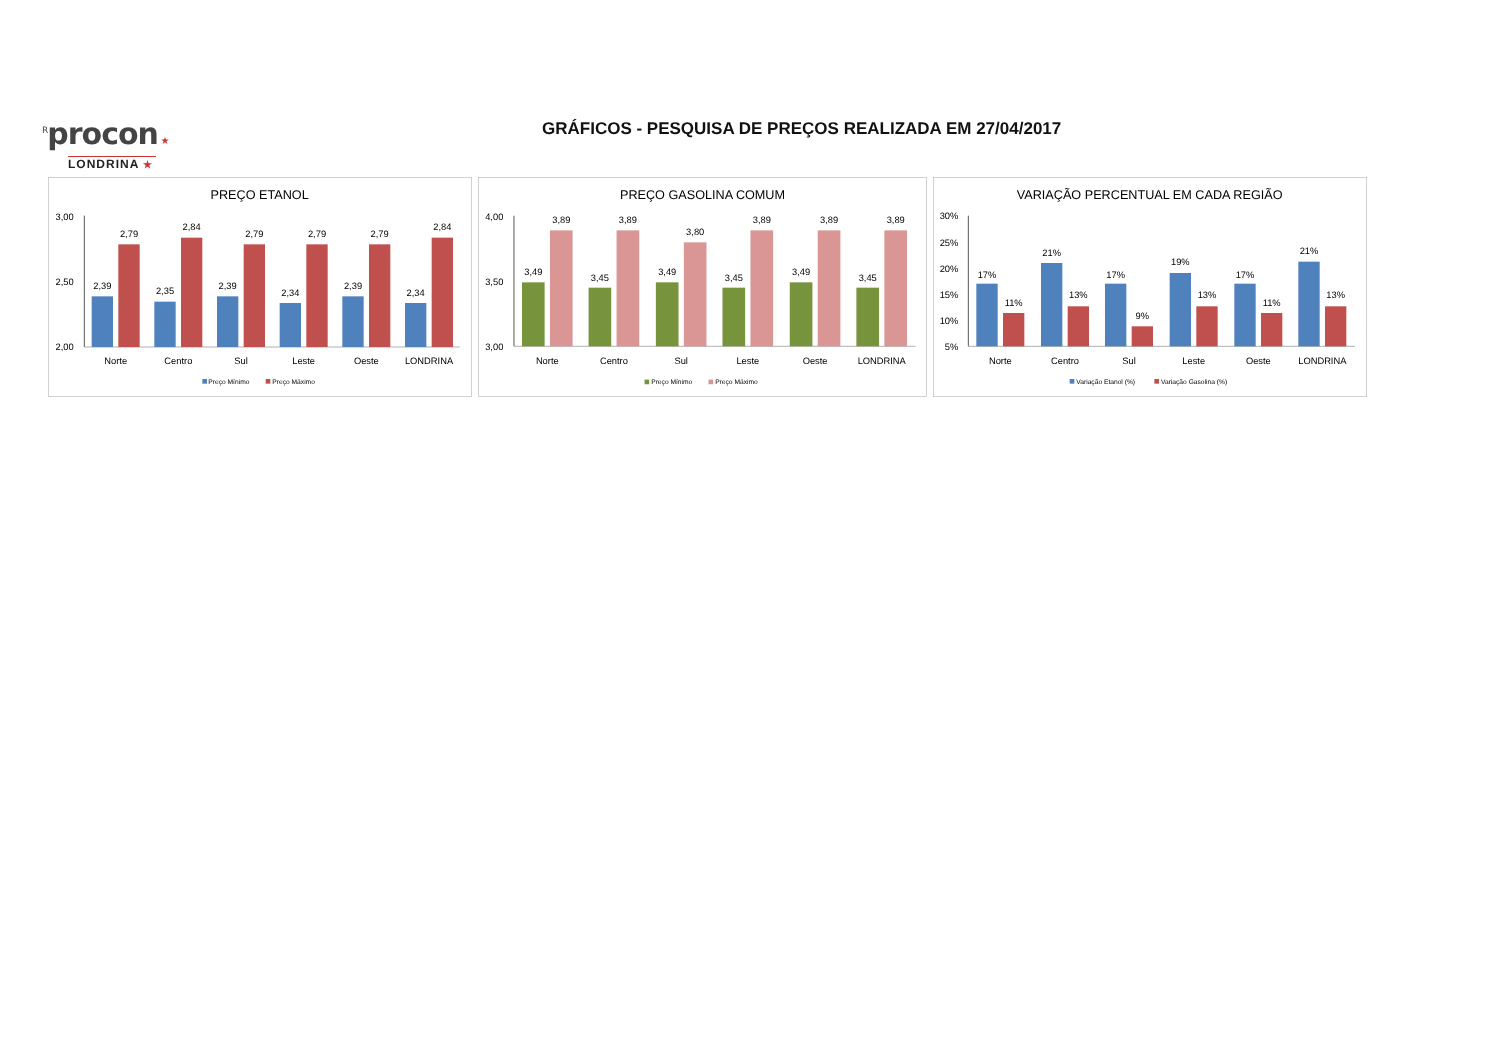<sup>R</sup>procon ★
LONDRINA ★
GRÁFICOS - PESQUISA DE PREÇOS REALIZADA EM 27/04/2017
PREÇO ETANOL
3,00
2,50
2,00
2,39
2,79
2,35
2,84
2,39
2,79
2,34
2,79
2,39
2,79
2,34
2,84
Norte
Centro
Sul
Leste
Oeste
LONDRINA
Preço Mínimo
Preço Máximo
PREÇO GASOLINA COMUM
4,00
3,50
3,00
3,49
3,89
3,45
3,89
3,49
3,80
3,45
3,89
3,49
3,89
3,45
3,89
Norte
Centro
Sul
Leste
Oeste
LONDRINA
Preço Mínimo
Preço Máximo
VARIAÇÃO PERCENTUAL EM CADA REGIÃO
30%
25%
20%
15%
10%
5%
17%
11%
21%
13%
17%
9%
19%
13%
17%
11%
21%
13%
Norte
Centro
Sul
Leste
Oeste
LONDRINA
Variação Etanol (%)
Variação Gasolina (%)